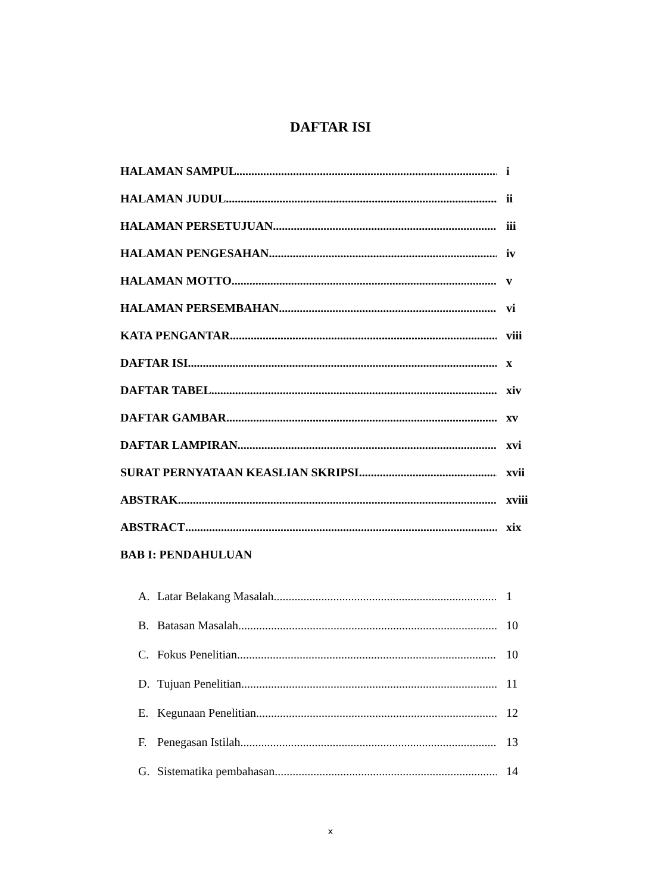DAFTAR ISI
HALAMAN SAMPUL i
HALAMAN JUDUL ii
HALAMAN PERSETUJUAN iii
HALAMAN PENGESAHAN iv
HALAMAN MOTTO v
HALAMAN PERSEMBAHAN vi
KATA PENGANTAR viii
DAFTAR ISI x
DAFTAR TABEL xiv
DAFTAR GAMBAR xv
DAFTAR LAMPIRAN xvi
SURAT PERNYATAAN KEASLIAN SKRIPSI xvii
ABSTRAK xviii
ABSTRACT xix
BAB I: PENDAHULUAN
A. Latar Belakang Masalah 1
B. Batasan Masalah 10
C. Fokus Penelitian 10
D. Tujuan Penelitian 11
E. Kegunaan Penelitian 12
F. Penegasan Istilah 13
G. Sistematika pembahasan 14
x